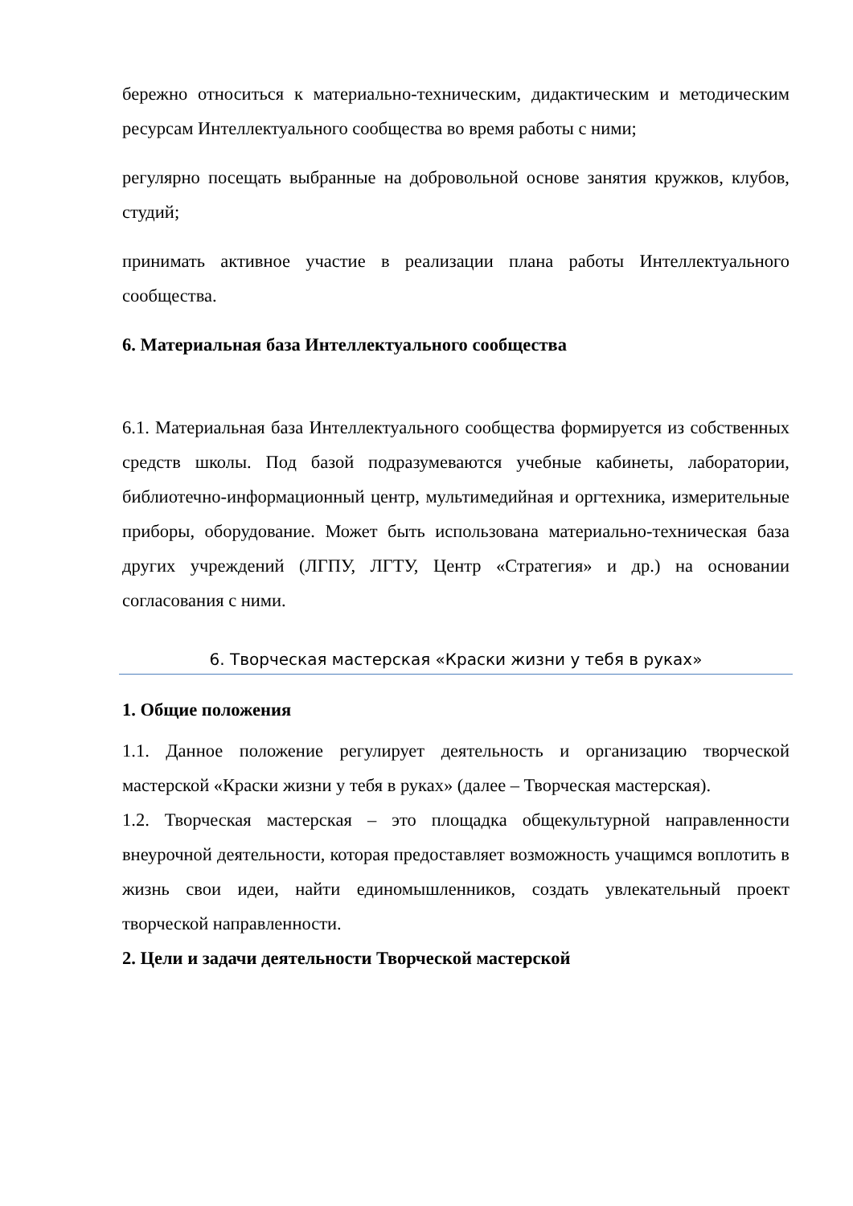бережно относиться к материально-техническим, дидактическим и методическим ресурсам Интеллектуального сообщества во время работы с ними;
регулярно посещать выбранные на добровольной основе занятия кружков, клубов, студий;
принимать активное участие в реализации плана работы Интеллектуального сообщества.
6. Материальная база Интеллектуального сообщества
6.1. Материальная база Интеллектуального сообщества формируется из собственных средств школы. Под базой подразумеваются учебные кабинеты, лаборатории, библиотечно-информационный центр, мультимедийная и оргтехника, измерительные приборы, оборудование. Может быть использована материально-техническая база других учреждений (ЛГПУ, ЛГТУ, Центр «Стратегия» и др.) на основании согласования с ними.
6. Творческая мастерская «Краски жизни у тебя в руках»
1. Общие положения
1.1. Данное положение регулирует деятельность и организацию творческой мастерской «Краски жизни у тебя в руках» (далее – Творческая мастерская).
1.2. Творческая мастерская – это площадка общекультурной направленности внеурочной деятельности, которая предоставляет возможность учащимся воплотить в жизнь свои идеи, найти единомышленников, создать увлекательный проект творческой направленности.
2. Цели и задачи деятельности Творческой мастерской